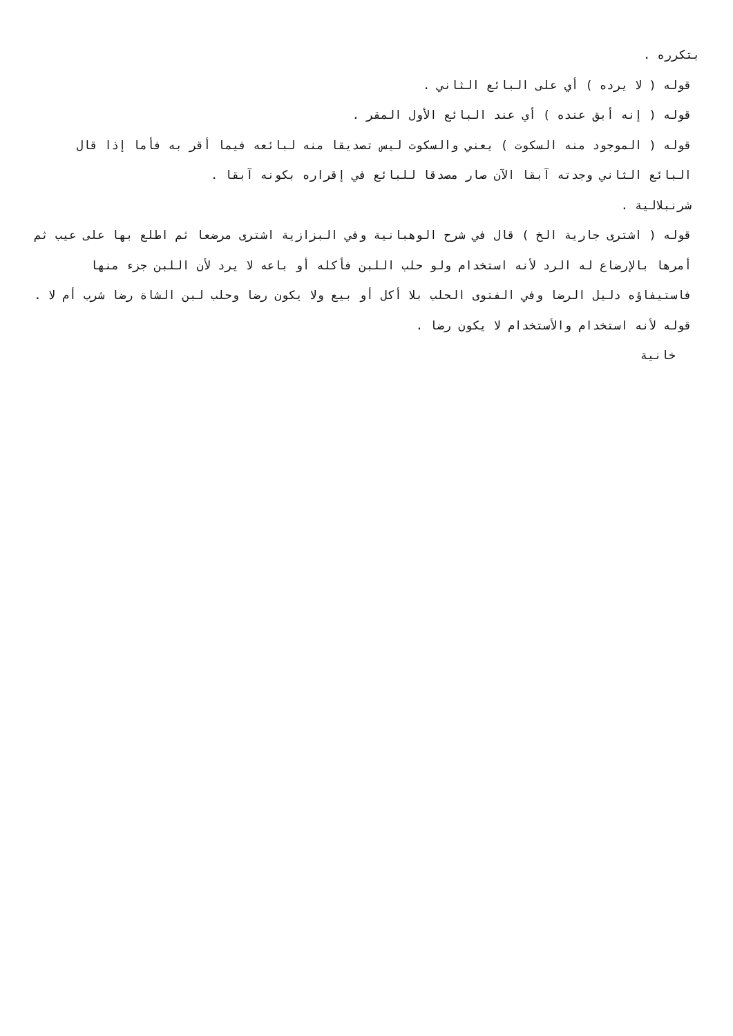بتكرره .
قوله ( لا يرده ) أي على البائع الثاني .
قوله ( إنه أبق عنده ) أي عند البائع الأول المقر .
قوله ( الموجود منه السكوت ) يعني والسكوت ليس تصديقا منه لبائعه فيما أقر به فأما إذا قال البائع الثاني وجدته آبقا الآن صار مصدقا للبائع في إقراره بكونه آبقا .
شرنبلالية .
قوله ( اشترى جارية الخ ) قال في شرح الوهبانية وفي البزازية اشترى مرضعا ثم اطلع بها على عيب ثم أمرها بالإرضاع له الرد لأنه استخدام ولو حلب اللبن فأكله أو باعه لا يرد لأن اللبن جزء منها فاستيفاؤه دليل الرضا وفي الفتوى الحلب بلا أكل أو بيع ولا يكون رضا وحلب لبن الشاة رضا شرب أم لا .
قوله لأنه استخدام والأستخدام لا يكون رضا .
خانية